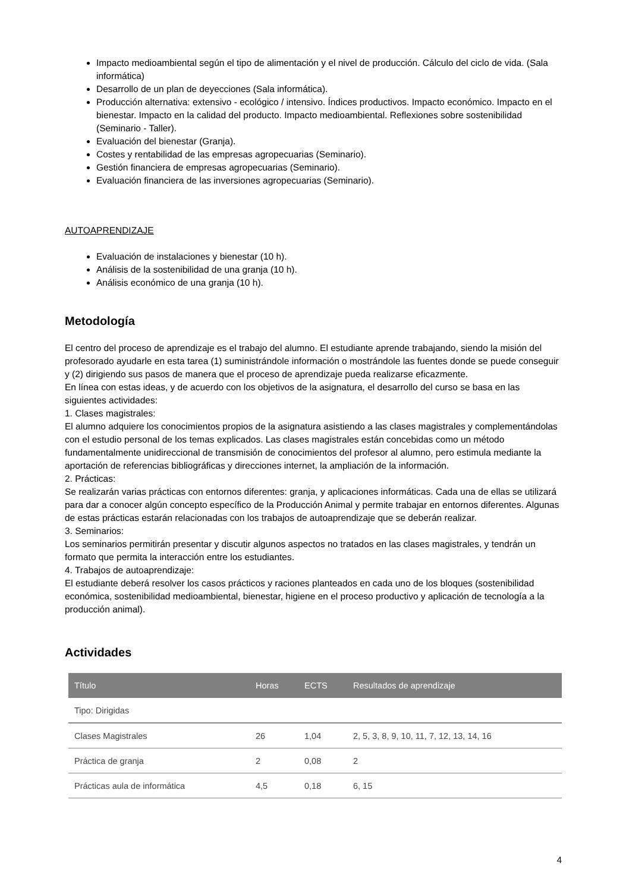Impacto medioambiental según el tipo de alimentación y el nivel de producción. Cálculo del ciclo de vida. (Sala informática)
Desarrollo de un plan de deyecciones (Sala informática).
Producción alternativa: extensivo - ecológico / intensivo. Índices productivos. Impacto económico. Impacto en el bienestar. Impacto en la calidad del producto. Impacto medioambiental. Reflexiones sobre sostenibilidad (Seminario - Taller).
Evaluación del bienestar (Granja).
Costes y rentabilidad de las empresas agropecuarias (Seminario).
Gestión financiera de empresas agropecuarias (Seminario).
Evaluación financiera de las inversiones agropecuarias (Seminario).
AUTOAPRENDIZAJE
Evaluación de instalaciones y bienestar (10 h).
Análisis de la sostenibilidad de una granja (10 h).
Análisis económico de una granja (10 h).
Metodología
El centro del proceso de aprendizaje es el trabajo del alumno. El estudiante aprende trabajando, siendo la misión del profesorado ayudarle en esta tarea (1) suministrándole información o mostrándole las fuentes donde se puede conseguir y (2) dirigiendo sus pasos de manera que el proceso de aprendizaje pueda realizarse eficazmente.
En línea con estas ideas, y de acuerdo con los objetivos de la asignatura, el desarrollo del curso se basa en las siguientes actividades:
1. Clases magistrales:
El alumno adquiere los conocimientos propios de la asignatura asistiendo a las clases magistrales y complementándolas con el estudio personal de los temas explicados. Las clases magistrales están concebidas como un método fundamentalmente unidireccional de transmisión de conocimientos del profesor al alumno, pero estimula mediante la aportación de referencias bibliográficas y direcciones internet, la ampliación de la información.
2. Prácticas:
Se realizarán varias prácticas con entornos diferentes: granja, y aplicaciones informáticas. Cada una de ellas se utilizará para dar a conocer algún concepto específico de la Producción Animal y permite trabajar en entornos diferentes. Algunas de estas prácticas estarán relacionadas con los trabajos de autoaprendizaje que se deberán realizar.
3. Seminarios:
Los seminarios permitirán presentar y discutir algunos aspectos no tratados en las clases magistrales, y tendrán un formato que permita la interacción entre los estudiantes.
4. Trabajos de autoaprendizaje:
El estudiante deberá resolver los casos prácticos y raciones planteados en cada uno de los bloques (sostenibilidad económica, sostenibilidad medioambiental, bienestar, higiene en el proceso productivo y aplicación de tecnología a la producción animal).
Actividades
| Título | Horas | ECTS | Resultados de aprendizaje |
| --- | --- | --- | --- |
| Tipo: Dirigidas | | | |
| Clases Magistrales | 26 | 1,04 | 2, 5, 3, 8, 9, 10, 11, 7, 12, 13, 14, 16 |
| Práctica de granja | 2 | 0,08 | 2 |
| Prácticas aula de informática | 4,5 | 0,18 | 6, 15 |
4